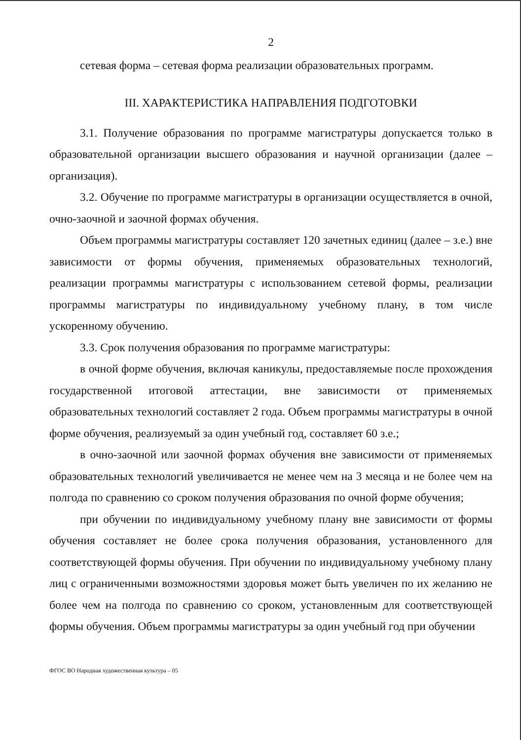2
сетевая форма – сетевая форма реализации образовательных программ.
III. ХАРАКТЕРИСТИКА НАПРАВЛЕНИЯ ПОДГОТОВКИ
3.1. Получение образования по программе магистратуры допускается только в образовательной организации высшего образования и научной организации (далее – организация).
3.2. Обучение по программе магистратуры в организации осуществляется в очной, очно-заочной и заочной формах обучения.
Объем программы магистратуры составляет 120 зачетных единиц (далее – з.е.) вне зависимости от формы обучения, применяемых образовательных технологий, реализации программы магистратуры с использованием сетевой формы, реализации программы магистратуры по индивидуальному учебному плану, в том числе ускоренному обучению.
3.3. Срок получения образования по программе магистратуры:
в очной форме обучения, включая каникулы, предоставляемые после прохождения государственной итоговой аттестации, вне зависимости от применяемых образовательных технологий составляет 2 года. Объем программы магистратуры в очной форме обучения, реализуемый за один учебный год, составляет 60 з.е.;
в очно-заочной или заочной формах обучения вне зависимости от применяемых образовательных технологий увеличивается не менее чем на 3 месяца и не более чем на полгода по сравнению со сроком получения образования по очной форме обучения;
при обучении по индивидуальному учебному плану вне зависимости от формы обучения составляет не более срока получения образования, установленного для соответствующей формы обучения. При обучении по индивидуальному учебному плану лиц с ограниченными возможностями здоровья может быть увеличен по их желанию не более чем на полгода по сравнению со сроком, установленным для соответствующей формы обучения. Объем программы магистратуры за один учебный год при обучении
ФГОС ВО Народная художественная культура – 05